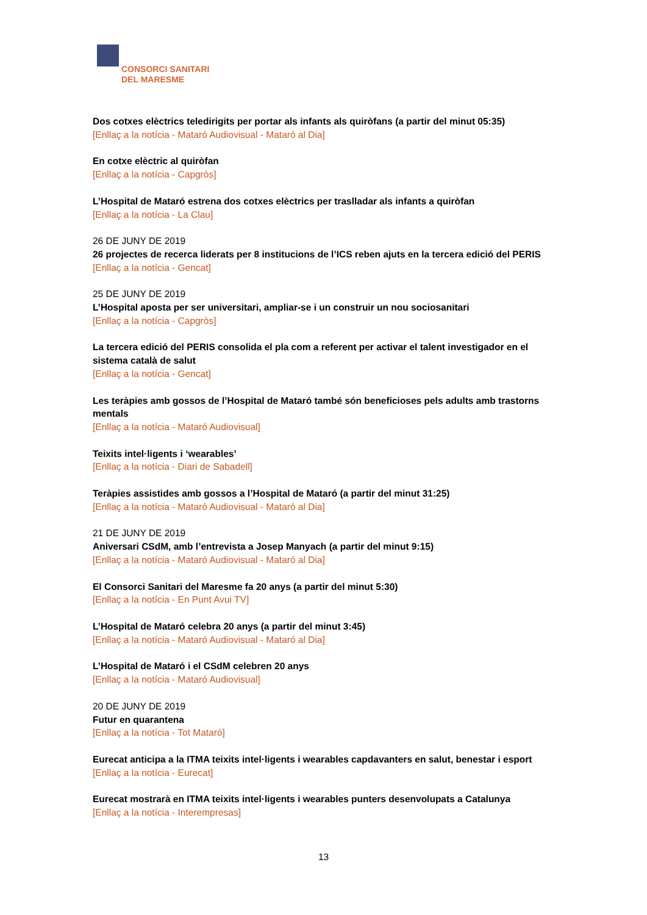CONSORCI SANITARI
DEL MARESME
Dos cotxes elèctrics teledirigits per portar als infants als quiròfans (a partir del minut 05:35)
[Enllaç a la notícia - Mataró Audiovisual - Mataró al Dia]
En cotxe elèctric al quiròfan
[Enllaç a la notícia - Capgròs]
L’Hospital de Mataró estrena dos cotxes elèctrics per traslladar als infants a quiròfan
[Enllaç a la notícia - La Clau]
26 DE JUNY DE 2019
26 projectes de recerca liderats per 8 institucions de l’ICS reben ajuts en la tercera edició del PERIS
[Enllaç a la notícia - Gencat]
25 DE JUNY DE 2019
L’Hospital aposta per ser universitari, ampliar-se i un construir un nou sociosanitari
[Enllaç a la notícia - Capgròs]
La tercera edició del PERIS consolida el pla com a referent per activar el talent investigador en el sistema català de salut
[Enllaç a la notícia - Gencat]
Les teràpies amb gossos de l’Hospital de Mataró també són beneficioses pels adults amb trastorns mentals
[Enllaç a la notícia - Mataró Audiovisual]
Teixits intel·ligents i ‘wearables’
[Enllaç a la notícia - Diari de Sabadell]
Teràpies assistides amb gossos a l’Hospital de Mataró (a partir del minut 31:25)
[Enllaç a la notícia - Mataró Audiovisual - Mataró al Dia]
21 DE JUNY DE 2019
Aniversari CSdM, amb l’entrevista a Josep Manyach (a partir del minut 9:15)
[Enllaç a la notícia - Mataró Audiovisual - Mataró al Dia]
El Consorci Sanitari del Maresme fa 20 anys (a partir del minut 5:30)
[Enllaç a la notícia - En Punt Avui TV]
L’Hospital de Mataró celebra 20 anys (a partir del minut 3:45)
[Enllaç a la notícia - Mataró Audiovisual - Mataró al Dia]
L’Hospital de Mataró i el CSdM celebren 20 anys
[Enllaç a la notícia - Mataró Audiovisual]
20 DE JUNY DE 2019
Futur en quarantena
[Enllaç a la notícia - Tot Mataró]
Eurecat anticipa a la ITMA teixits intel·ligents i wearables capdavanters en salut, benestar i esport
[Enllaç a la notícia - Eurecat]
Eurecat mostrarà en ITMA teixits intel·ligents i wearables punters desenvolupats a Catalunya
[Enllaç a la notícia - Interempresas]
13